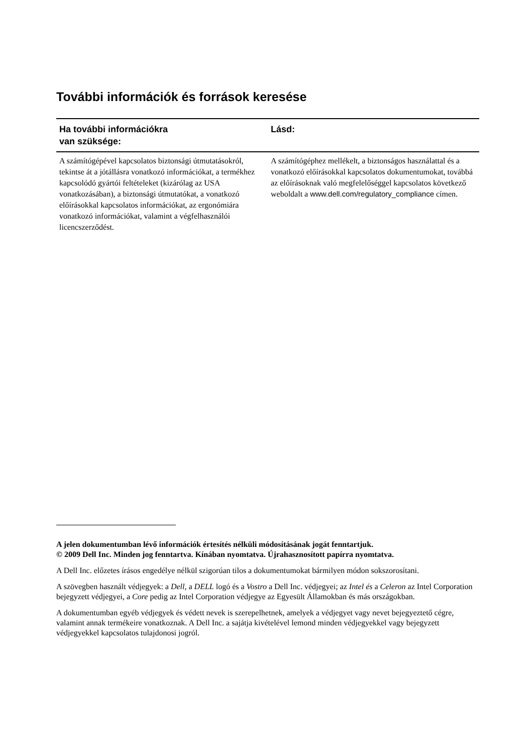További információk és források keresése
| Ha további információkra van szüksége: | Lásd: |
| --- | --- |
| A számítógépével kapcsolatos biztonsági útmutatásokról, tekintse át a jótállásra vonatkozó információkat, a termékhez kapcsolódó gyártói feltételeket (kizárólag az USA vonatkozásában), a biztonsági útmutatókat, a vonatkozó előírásokkal kapcsolatos információkat, az ergonómiára vonatkozó információkat, valamint a végfelhasználói licencszerződést. | A számítógéphez mellékelt, a biztonságos használattal és a vonatkozó előírásokkal kapcsolatos dokumentumokat, továbbá az előírásoknak való megfelelőséggel kapcsolatos következő weboldalt a www.dell.com/regulatory_compliance címen. |
A jelen dokumentumban lévő információk értesítés nélküli módosításának jogát fenntartjuk.
© 2009 Dell Inc. Minden jog fenntartva. Kínában nyomtatva. Újrahasznosított papírra nyomtatva.
A Dell Inc. előzetes írásos engedélye nélkül szigorúan tilos a dokumentumokat bármilyen módon sokszorosítani.
A szövegben használt védjegyek: a Dell, a DELL logó és a Vostro a Dell Inc. védjegyei; az Intel és a Celeron az Intel Corporation bejegyzett védjegyei, a Core pedig az Intel Corporation védjegye az Egyesült Államokban és más országokban.
A dokumentumban egyéb védjegyek és védett nevek is szerepelhetnek, amelyek a védjegyet vagy nevet bejegyeztető cégre, valamint annak termékeire vonatkoznak. A Dell Inc. a sajátja kivételével lemond minden védjegyekkel vagy bejegyzett védjegyekkel kapcsolatos tulajdonosi jogról.